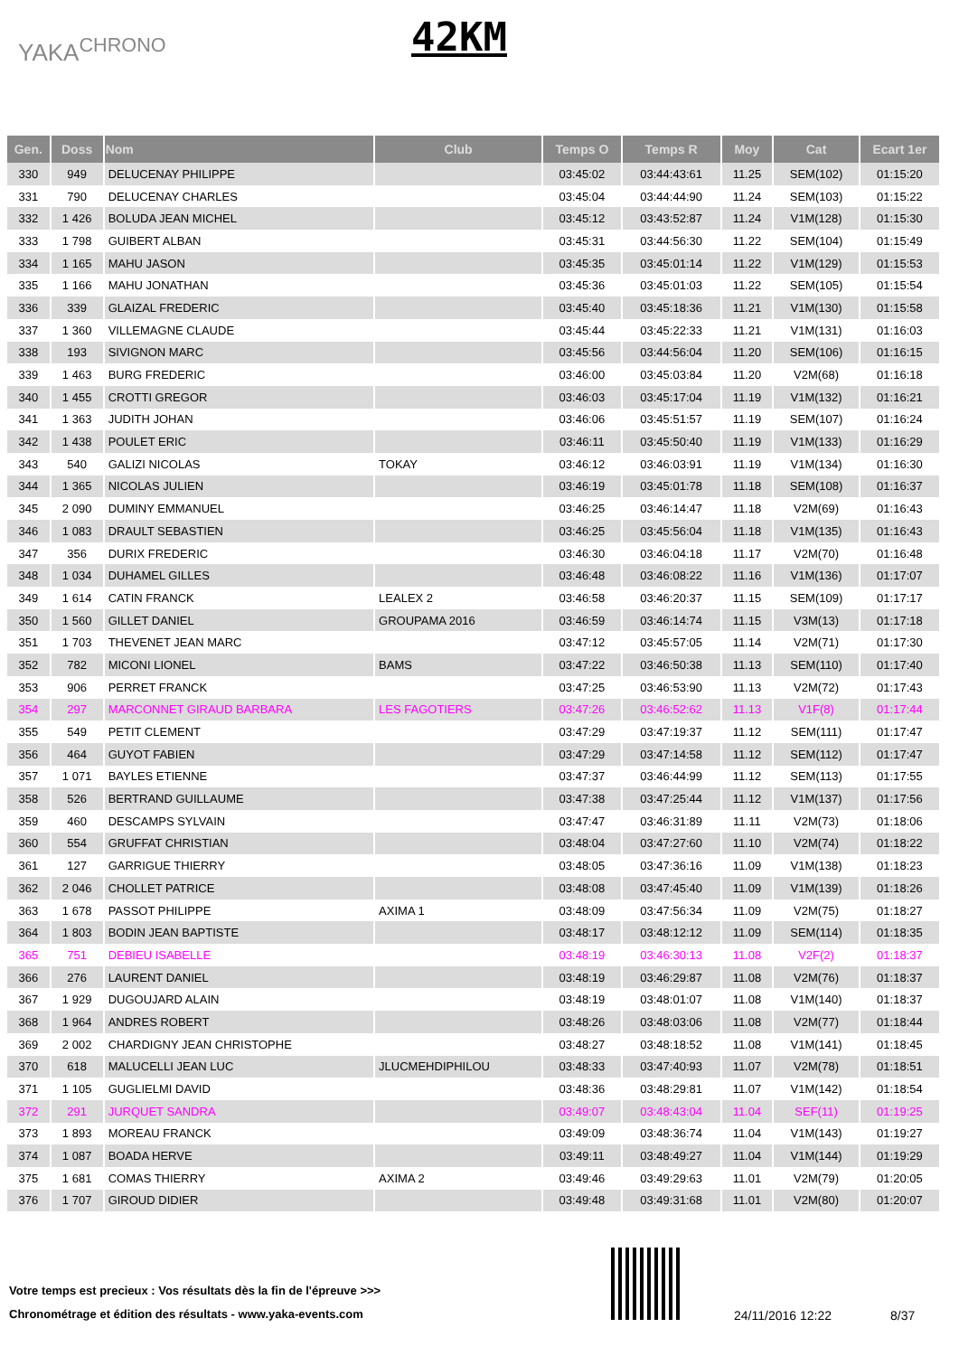YAKA<sup>CHRONO</sup>
42KM
| Gen. | Doss | Nom | Club | Temps O | Temps R | Moy | Cat | Ecart 1er |
| --- | --- | --- | --- | --- | --- | --- | --- | --- |
| 330 | 949 | DELUCENAY PHILIPPE | | 03:45:02 | 03:44:43:61 | 11.25 | SEM(102) | 01:15:20 |
| 331 | 790 | DELUCENAY CHARLES | | 03:45:04 | 03:44:44:90 | 11.24 | SEM(103) | 01:15:22 |
| 332 | 1 426 | BOLUDA JEAN MICHEL | | 03:45:12 | 03:43:52:87 | 11.24 | V1M(128) | 01:15:30 |
| 333 | 1 798 | GUIBERT ALBAN | | 03:45:31 | 03:44:56:30 | 11.22 | SEM(104) | 01:15:49 |
| 334 | 1 165 | MAHU JASON | | 03:45:35 | 03:45:01:14 | 11.22 | V1M(129) | 01:15:53 |
| 335 | 1 166 | MAHU JONATHAN | | 03:45:36 | 03:45:01:03 | 11.22 | SEM(105) | 01:15:54 |
| 336 | 339 | GLAIZAL FREDERIC | | 03:45:40 | 03:45:18:36 | 11.21 | V1M(130) | 01:15:58 |
| 337 | 1 360 | VILLEMAGNE CLAUDE | | 03:45:44 | 03:45:22:33 | 11.21 | V1M(131) | 01:16:03 |
| 338 | 193 | SIVIGNON MARC | | 03:45:56 | 03:44:56:04 | 11.20 | SEM(106) | 01:16:15 |
| 339 | 1 463 | BURG FREDERIC | | 03:46:00 | 03:45:03:84 | 11.20 | V2M(68) | 01:16:18 |
| 340 | 1 455 | CROTTI GREGOR | | 03:46:03 | 03:45:17:04 | 11.19 | V1M(132) | 01:16:21 |
| 341 | 1 363 | JUDITH JOHAN | | 03:46:06 | 03:45:51:57 | 11.19 | SEM(107) | 01:16:24 |
| 342 | 1 438 | POULET ERIC | | 03:46:11 | 03:45:50:40 | 11.19 | V1M(133) | 01:16:29 |
| 343 | 540 | GALIZI NICOLAS | TOKAY | 03:46:12 | 03:46:03:91 | 11.19 | V1M(134) | 01:16:30 |
| 344 | 1 365 | NICOLAS JULIEN | | 03:46:19 | 03:45:01:78 | 11.18 | SEM(108) | 01:16:37 |
| 345 | 2 090 | DUMINY EMMANUEL | | 03:46:25 | 03:46:14:47 | 11.18 | V2M(69) | 01:16:43 |
| 346 | 1 083 | DRAULT SEBASTIEN | | 03:46:25 | 03:45:56:04 | 11.18 | V1M(135) | 01:16:43 |
| 347 | 356 | DURIX FREDERIC | | 03:46:30 | 03:46:04:18 | 11.17 | V2M(70) | 01:16:48 |
| 348 | 1 034 | DUHAMEL GILLES | | 03:46:48 | 03:46:08:22 | 11.16 | V1M(136) | 01:17:07 |
| 349 | 1 614 | CATIN FRANCK | LEALEX 2 | 03:46:58 | 03:46:20:37 | 11.15 | SEM(109) | 01:17:17 |
| 350 | 1 560 | GILLET DANIEL | GROUPAMA 2016 | 03:46:59 | 03:46:14:74 | 11.15 | V3M(13) | 01:17:18 |
| 351 | 1 703 | THEVENET JEAN MARC | | 03:47:12 | 03:45:57:05 | 11.14 | V2M(71) | 01:17:30 |
| 352 | 782 | MICONI LIONEL | BAMS | 03:47:22 | 03:46:50:38 | 11.13 | SEM(110) | 01:17:40 |
| 353 | 906 | PERRET FRANCK | | 03:47:25 | 03:46:53:90 | 11.13 | V2M(72) | 01:17:43 |
| 354 | 297 | MARCONNET GIRAUD BARBARA | LES FAGOTIERS | 03:47:26 | 03:46:52:62 | 11.13 | V1F(8) | 01:17:44 |
| 355 | 549 | PETIT CLEMENT | | 03:47:29 | 03:47:19:37 | 11.12 | SEM(111) | 01:17:47 |
| 356 | 464 | GUYOT FABIEN | | 03:47:29 | 03:47:14:58 | 11.12 | SEM(112) | 01:17:47 |
| 357 | 1 071 | BAYLES ETIENNE | | 03:47:37 | 03:46:44:99 | 11.12 | SEM(113) | 01:17:55 |
| 358 | 526 | BERTRAND GUILLAUME | | 03:47:38 | 03:47:25:44 | 11.12 | V1M(137) | 01:17:56 |
| 359 | 460 | DESCAMPS SYLVAIN | | 03:47:47 | 03:46:31:89 | 11.11 | V2M(73) | 01:18:06 |
| 360 | 554 | GRUFFAT CHRISTIAN | | 03:48:04 | 03:47:27:60 | 11.10 | V2M(74) | 01:18:22 |
| 361 | 127 | GARRIGUE THIERRY | | 03:48:05 | 03:47:36:16 | 11.09 | V1M(138) | 01:18:23 |
| 362 | 2 046 | CHOLLET PATRICE | | 03:48:08 | 03:47:45:40 | 11.09 | V1M(139) | 01:18:26 |
| 363 | 1 678 | PASSOT PHILIPPE | AXIMA 1 | 03:48:09 | 03:47:56:34 | 11.09 | V2M(75) | 01:18:27 |
| 364 | 1 803 | BODIN JEAN BAPTISTE | | 03:48:17 | 03:48:12:12 | 11.09 | SEM(114) | 01:18:35 |
| 365 | 751 | DEBIEU ISABELLE | | 03:48:19 | 03:46:30:13 | 11.08 | V2F(2) | 01:18:37 |
| 366 | 276 | LAURENT DANIEL | | 03:48:19 | 03:46:29:87 | 11.08 | V2M(76) | 01:18:37 |
| 367 | 1 929 | DUGOUJARD ALAIN | | 03:48:19 | 03:48:01:07 | 11.08 | V1M(140) | 01:18:37 |
| 368 | 1 964 | ANDRES ROBERT | | 03:48:26 | 03:48:03:06 | 11.08 | V2M(77) | 01:18:44 |
| 369 | 2 002 | CHARDIGNY JEAN CHRISTOPHE | | 03:48:27 | 03:48:18:52 | 11.08 | V1M(141) | 01:18:45 |
| 370 | 618 | MALUCELLI JEAN LUC | JLUCMEHDIPHILOU | 03:48:33 | 03:47:40:93 | 11.07 | V2M(78) | 01:18:51 |
| 371 | 1 105 | GUGLIELMI DAVID | | 03:48:36 | 03:48:29:81 | 11.07 | V1M(142) | 01:18:54 |
| 372 | 291 | JURQUET SANDRA | | 03:49:07 | 03:48:43:04 | 11.04 | SEF(11) | 01:19:25 |
| 373 | 1 893 | MOREAU FRANCK | | 03:49:09 | 03:48:36:74 | 11.04 | V1M(143) | 01:19:27 |
| 374 | 1 087 | BOADA HERVE | | 03:49:11 | 03:48:49:27 | 11.04 | V1M(144) | 01:19:29 |
| 375 | 1 681 | COMAS THIERRY | AXIMA 2 | 03:49:46 | 03:49:29:63 | 11.01 | V2M(79) | 01:20:05 |
| 376 | 1 707 | GIROUD DIDIER | | 03:49:48 | 03:49:31:68 | 11.01 | V2M(80) | 01:20:07 |
Votre temps est precieux : Vos résultats dès la fin de l'épreuve >>>
Chronométrage et édition des résultats - www.yaka-events.com
24/11/2016 12:22 8/37